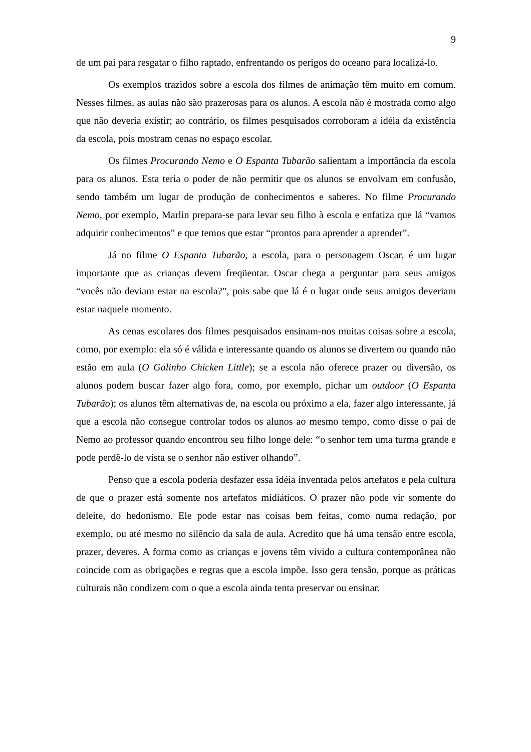9
de um pai para resgatar o filho raptado, enfrentando os perigos do oceano para localizá-lo.
Os exemplos trazidos sobre a escola dos filmes de animação têm muito em comum. Nesses filmes, as aulas não são prazerosas para os alunos. A escola não é mostrada como algo que não deveria existir; ao contrário, os filmes pesquisados corroboram a idéia da existência da escola, pois mostram cenas no espaço escolar.
Os filmes Procurando Nemo e O Espanta Tubarão salientam a importância da escola para os alunos. Esta teria o poder de não permitir que os alunos se envolvam em confusão, sendo também um lugar de produção de conhecimentos e saberes. No filme Procurando Nemo, por exemplo, Marlin prepara-se para levar seu filho à escola e enfatiza que lá “vamos adquirir conhecimentos” e que temos que estar “prontos para aprender a aprender”.
Já no filme O Espanta Tubarão, a escola, para o personagem Oscar, é um lugar importante que as crianças devem freqüentar. Oscar chega a perguntar para seus amigos “vocês não deviam estar na escola?”, pois sabe que lá é o lugar onde seus amigos deveriam estar naquele momento.
As cenas escolares dos filmes pesquisados ensinam-nos muitas coisas sobre a escola, como, por exemplo: ela só é válida e interessante quando os alunos se divertem ou quando não estão em aula (O Galinho Chicken Little); se a escola não oferece prazer ou diversão, os alunos podem buscar fazer algo fora, como, por exemplo, pichar um outdoor (O Espanta Tubarão); os alunos têm alternativas de, na escola ou próximo a ela, fazer algo interessante, já que a escola não consegue controlar todos os alunos ao mesmo tempo, como disse o pai de Nemo ao professor quando encontrou seu filho longe dele: “o senhor tem uma turma grande e pode perdê-lo de vista se o senhor não estiver olhando”.
Penso que a escola poderia desfazer essa idéia inventada pelos artefatos e pela cultura de que o prazer está somente nos artefatos midiáticos. O prazer não pode vir somente do deleite, do hedonismo. Ele pode estar nas coisas bem feitas, como numa redação, por exemplo, ou até mesmo no silêncio da sala de aula. Acredito que há uma tensão entre escola, prazer, deveres. A forma como as crianças e jovens têm vivido a cultura contemporânea não coincide com as obrigações e regras que a escola impõe. Isso gera tensão, porque as práticas culturais não condizem com o que a escola ainda tenta preservar ou ensinar.